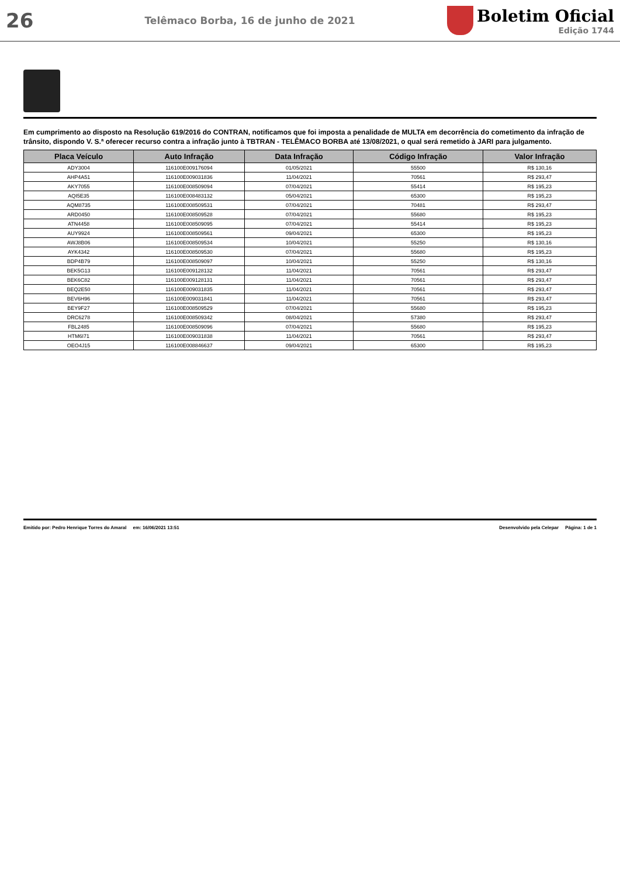26
Telêmaco Borba, 16 de junho de 2021
Boletim Oficial
Edição 1744
Em cumprimento ao disposto na Resolução 619/2016 do CONTRAN, notificamos que foi imposta a penalidade de MULTA em decorrência do cometimento da infração de trânsito, dispondo V. S.ª oferecer recurso contra a infração junto à TBTRAN - TELÊMACO BORBA até 13/08/2021, o qual será remetido à JARI para julgamento.
| Placa Veículo | Auto Infração | Data Infração | Código Infração | Valor Infração |
| --- | --- | --- | --- | --- |
| ADY3004 | 116100E009176094 | 01/05/2021 | 55500 | R$ 130,16 |
| AHP4A51 | 116100E009031836 | 11/04/2021 | 70561 | R$ 293,47 |
| AKY7055 | 116100E008509094 | 07/04/2021 | 55414 | R$ 195,23 |
| AQI5E35 | 116100E008483132 | 05/04/2021 | 65300 | R$ 195,23 |
| AQM8735 | 116100E008509531 | 07/04/2021 | 70481 | R$ 293,47 |
| ARD0450 | 116100E008509528 | 07/04/2021 | 55680 | R$ 195,23 |
| ATN4458 | 116100E008509095 | 07/04/2021 | 55414 | R$ 195,23 |
| AUY9924 | 116100E008509561 | 09/04/2021 | 65300 | R$ 195,23 |
| AWJ8B06 | 116100E008509534 | 10/04/2021 | 55250 | R$ 130,16 |
| AYK4342 | 116100E008509530 | 07/04/2021 | 55680 | R$ 195,23 |
| BDP4B79 | 116100E008509097 | 10/04/2021 | 55250 | R$ 130,16 |
| BEK5G13 | 116100E009128132 | 11/04/2021 | 70561 | R$ 293,47 |
| BEK6C82 | 116100E009128131 | 11/04/2021 | 70561 | R$ 293,47 |
| BEQ2E50 | 116100E009031835 | 11/04/2021 | 70561 | R$ 293,47 |
| BEV6H96 | 116100E009031841 | 11/04/2021 | 70561 | R$ 293,47 |
| BEY9F27 | 116100E008509529 | 07/04/2021 | 55680 | R$ 195,23 |
| DRC6278 | 116100E008509342 | 08/04/2021 | 57380 | R$ 293,47 |
| FBL2485 | 116100E008509096 | 07/04/2021 | 55680 | R$ 195,23 |
| HTM6I71 | 116100E009031838 | 11/04/2021 | 70561 | R$ 293,47 |
| OEO4J15 | 116100E008846637 | 09/04/2021 | 65300 | R$ 195,23 |
Emitido por: Pedro Henrique Torres do Amaral em: 16/06/2021 13:51 Desenvolvido pela Celepar Página: 1 de 1